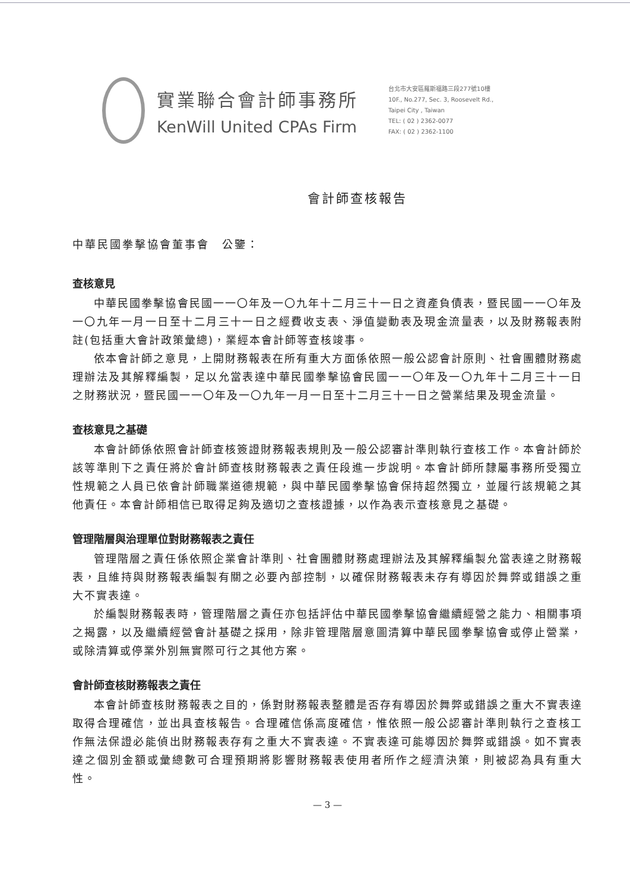實業聯合會計師事務所
KenWill United CPAs Firm
台北市大安區羅斯福路三段277號10樓
10F., No.277, Sec. 3, Roosevelt Rd.,
Taipei City , Taiwan
TEL: ( 02 ) 2362-0077
FAX: ( 02 ) 2362-1100
會計師查核報告
中華民國拳擊協會董事會　公鑒：
查核意見
中華民國拳擊協會民國一一〇年及一〇九年十二月三十一日之資產負債表，暨民國一一〇年及一〇九年一月一日至十二月三十一日之經費收支表、淨值變動表及現金流量表，以及財務報表附註(包括重大會計政策彙總)，業經本會計師等查核竣事。
依本會計師之意見，上開財務報表在所有重大方面係依照一般公認會計原則、社會團體財務處理辦法及其解釋編製，足以允當表達中華民國拳擊協會民國一一〇年及一〇九年十二月三十一日之財務狀況，暨民國一一〇年及一〇九年一月一日至十二月三十一日之營業結果及現金流量。
查核意見之基礎
本會計師係依照會計師查核簽證財務報表規則及一般公認審計準則執行查核工作。本會計師於該等準則下之責任將於會計師查核財務報表之責任段進一步說明。本會計師所隸屬事務所受獨立性規範之人員已依會計師職業道德規範，與中華民國拳擊協會保持超然獨立，並履行該規範之其他責任。本會計師相信已取得足夠及適切之查核證據，以作為表示查核意見之基礎。
管理階層與治理單位對財務報表之責任
管理階層之責任係依照企業會計準則、社會團體財務處理辦法及其解釋編製允當表達之財務報表，且維持與財務報表編製有關之必要內部控制，以確保財務報表未存有導因於舞弊或錯誤之重大不實表達。
於編製財務報表時，管理階層之責任亦包括評估中華民國拳擊協會繼續經營之能力、相關事項之揭露，以及繼續經營會計基礎之採用，除非管理階層意圖清算中華民國拳擊協會或停止營業，或除清算或停業外別無實際可行之其他方案。
會計師查核財務報表之責任
本會計師查核財務報表之目的，係對財務報表整體是否存有導因於舞弊或錯誤之重大不實表達取得合理確信，並出具查核報告。合理確信係高度確信，惟依照一般公認審計準則執行之查核工作無法保證必能偵出財務報表存有之重大不實表達。不實表達可能導因於舞弊或錯誤。如不實表達之個別金額或彙總數可合理預期將影響財務報表使用者所作之經濟決策，則被認為具有重大性。
— 3 —